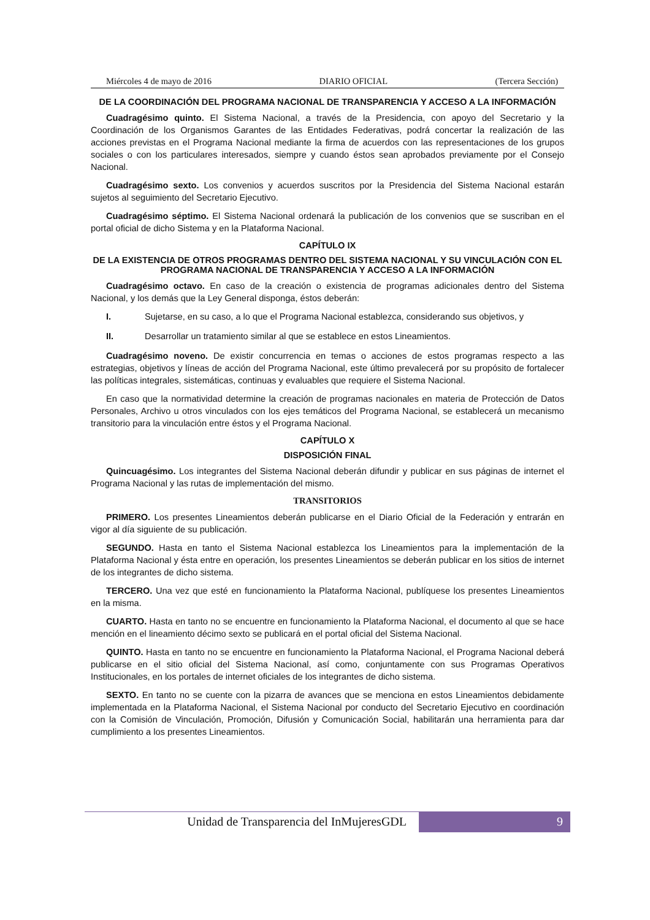Miércoles 4 de mayo de 2016 DIARIO OFICIAL (Tercera Sección)
DE LA COORDINACIÓN DEL PROGRAMA NACIONAL DE TRANSPARENCIA Y ACCESO A LA INFORMACIÓN
Cuadragésimo quinto. El Sistema Nacional, a través de la Presidencia, con apoyo del Secretario y la Coordinación de los Organismos Garantes de las Entidades Federativas, podrá concertar la realización de las acciones previstas en el Programa Nacional mediante la firma de acuerdos con las representaciones de los grupos sociales o con los particulares interesados, siempre y cuando éstos sean aprobados previamente por el Consejo Nacional.
Cuadragésimo sexto. Los convenios y acuerdos suscritos por la Presidencia del Sistema Nacional estarán sujetos al seguimiento del Secretario Ejecutivo.
Cuadragésimo séptimo. El Sistema Nacional ordenará la publicación de los convenios que se suscriban en el portal oficial de dicho Sistema y en la Plataforma Nacional.
CAPÍTULO IX
DE LA EXISTENCIA DE OTROS PROGRAMAS DENTRO DEL SISTEMA NACIONAL Y SU VINCULACIÓN CON EL PROGRAMA NACIONAL DE TRANSPARENCIA Y ACCESO A LA INFORMACIÓN
Cuadragésimo octavo. En caso de la creación o existencia de programas adicionales dentro del Sistema Nacional, y los demás que la Ley General disponga, éstos deberán:
I. Sujetarse, en su caso, a lo que el Programa Nacional establezca, considerando sus objetivos, y
II. Desarrollar un tratamiento similar al que se establece en estos Lineamientos.
Cuadragésimo noveno. De existir concurrencia en temas o acciones de estos programas respecto a las estrategias, objetivos y líneas de acción del Programa Nacional, este último prevalecerá por su propósito de fortalecer las políticas integrales, sistemáticas, continuas y evaluables que requiere el Sistema Nacional.
En caso que la normatividad determine la creación de programas nacionales en materia de Protección de Datos Personales, Archivo u otros vinculados con los ejes temáticos del Programa Nacional, se establecerá un mecanismo transitorio para la vinculación entre éstos y el Programa Nacional.
CAPÍTULO X
DISPOSICIÓN FINAL
Quincuagésimo. Los integrantes del Sistema Nacional deberán difundir y publicar en sus páginas de internet el Programa Nacional y las rutas de implementación del mismo.
TRANSITORIOS
PRIMERO. Los presentes Lineamientos deberán publicarse en el Diario Oficial de la Federación y entrarán en vigor al día siguiente de su publicación.
SEGUNDO. Hasta en tanto el Sistema Nacional establezca los Lineamientos para la implementación de la Plataforma Nacional y ésta entre en operación, los presentes Lineamientos se deberán publicar en los sitios de internet de los integrantes de dicho sistema.
TERCERO. Una vez que esté en funcionamiento la Plataforma Nacional, publíquese los presentes Lineamientos en la misma.
CUARTO. Hasta en tanto no se encuentre en funcionamiento la Plataforma Nacional, el documento al que se hace mención en el lineamiento décimo sexto se publicará en el portal oficial del Sistema Nacional.
QUINTO. Hasta en tanto no se encuentre en funcionamiento la Plataforma Nacional, el Programa Nacional deberá publicarse en el sitio oficial del Sistema Nacional, así como, conjuntamente con sus Programas Operativos Institucionales, en los portales de internet oficiales de los integrantes de dicho sistema.
SEXTO. En tanto no se cuente con la pizarra de avances que se menciona en estos Lineamientos debidamente implementada en la Plataforma Nacional, el Sistema Nacional por conducto del Secretario Ejecutivo en coordinación con la Comisión de Vinculación, Promoción, Difusión y Comunicación Social, habilitarán una herramienta para dar cumplimiento a los presentes Lineamientos.
Unidad de Transparencia del InMujeresGDL
9